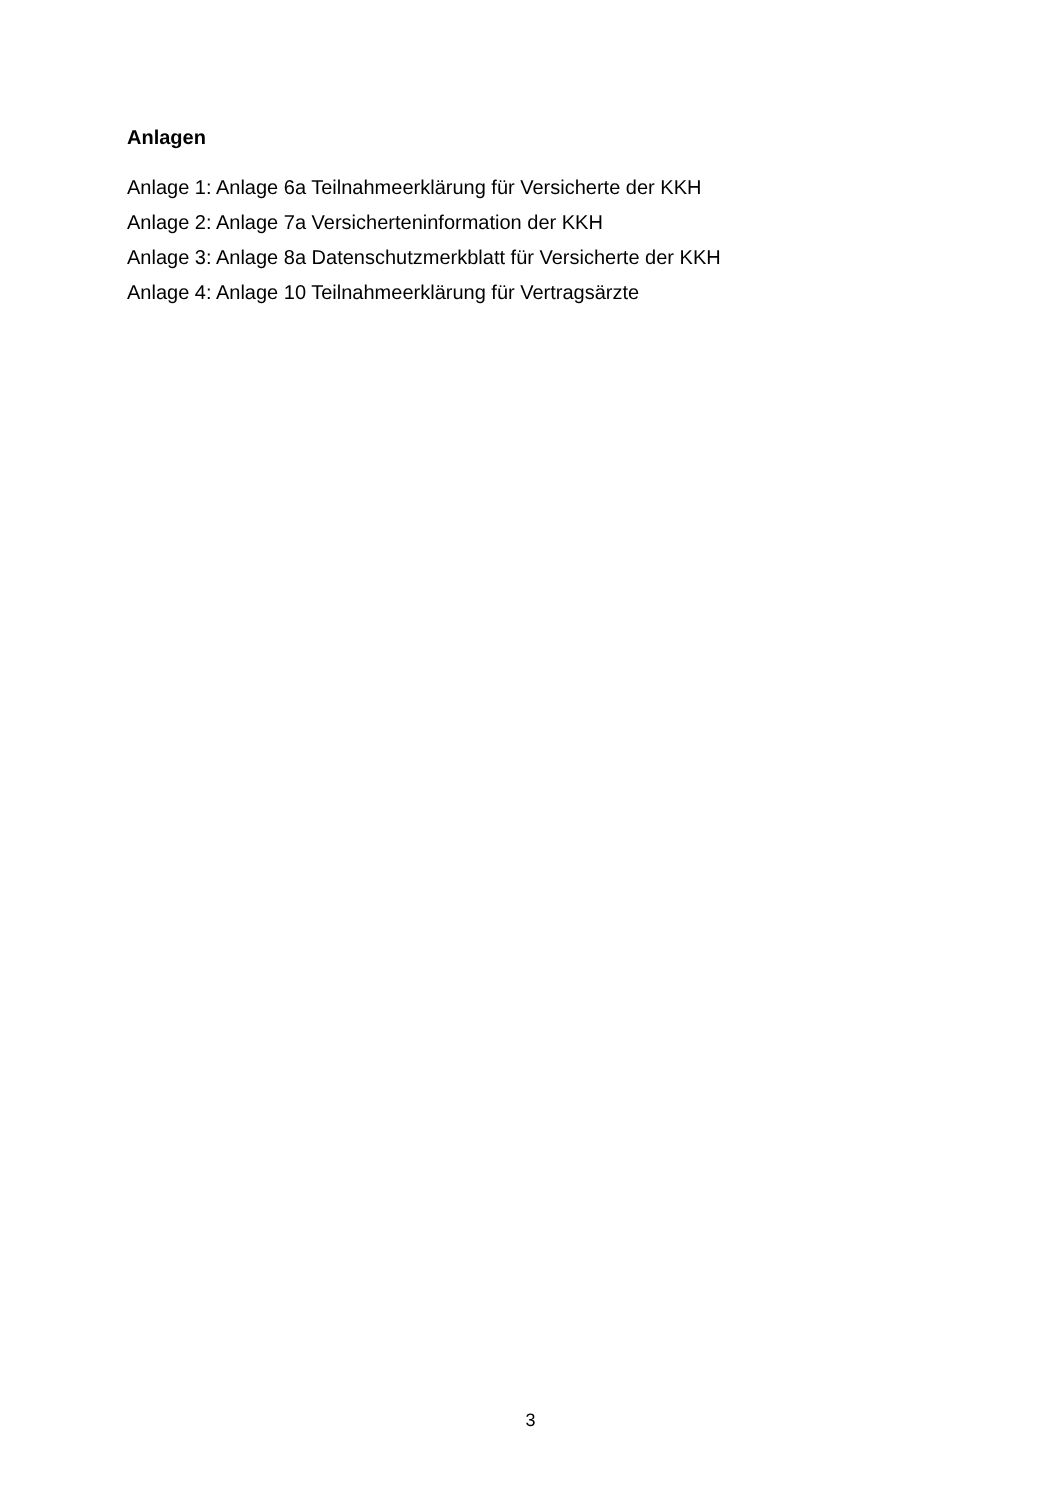Anlagen
Anlage 1: Anlage 6a Teilnahmeerklärung für Versicherte der KKH
Anlage 2: Anlage 7a Versicherteninformation der KKH
Anlage 3: Anlage 8a Datenschutzmerkblatt für Versicherte der KKH
Anlage 4: Anlage 10 Teilnahmeerklärung für Vertragsärzte
3